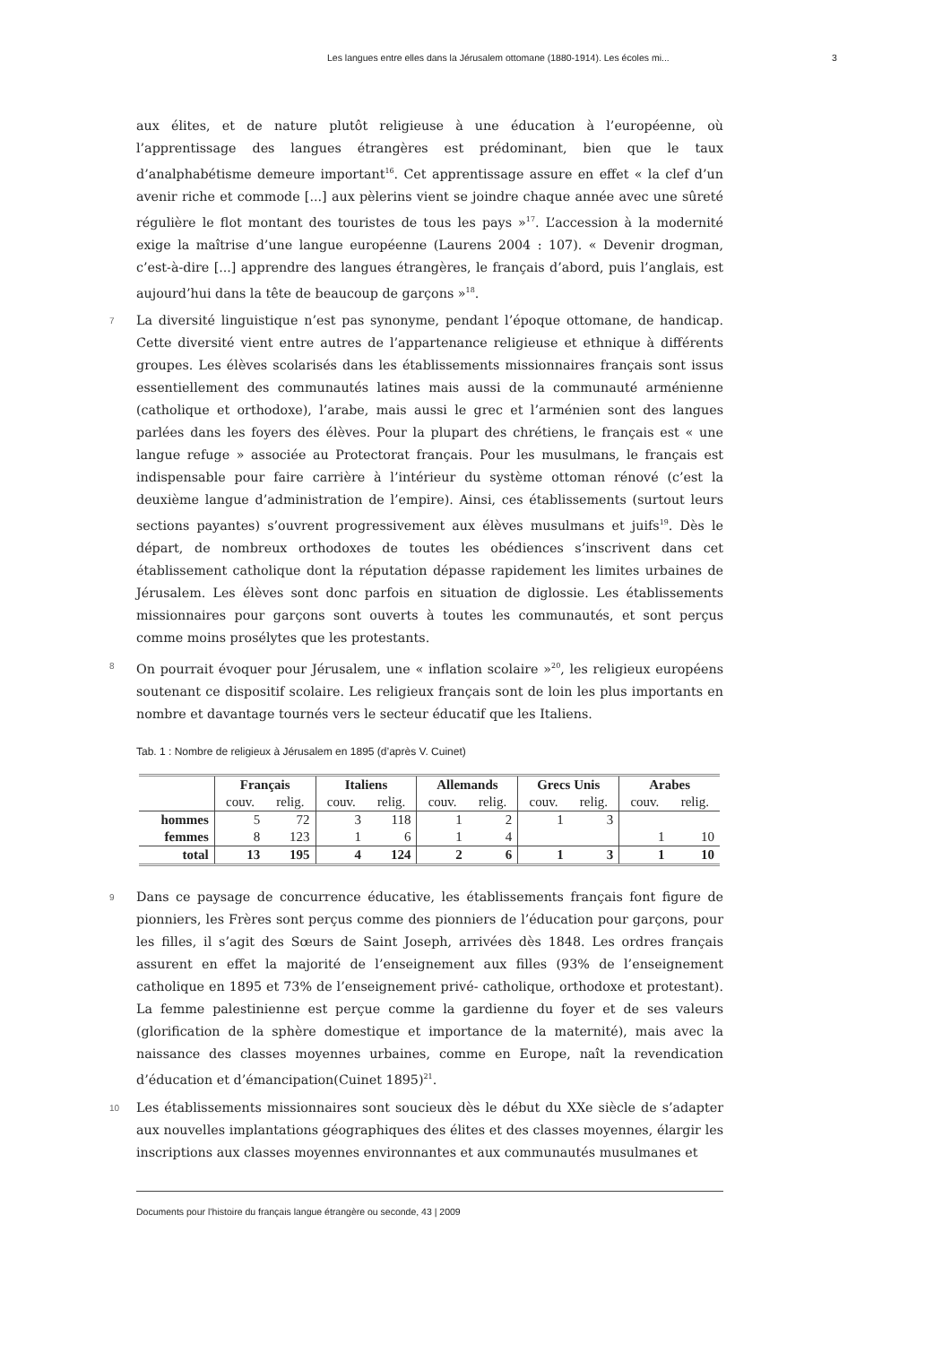Les langues entre elles dans la Jérusalem ottomane (1880-1914). Les écoles mi... 3
aux élites, et de nature plutôt religieuse à une éducation à l’européenne, où l’apprentissage des langues étrangères est prédominant, bien que le taux d’analphabétisme demeure important<sup>16</sup>. Cet apprentissage assure en effet « la clef d’un avenir riche et commode [...] aux pèlerins vient se joindre chaque année avec une sûreté régulière le flot montant des touristes de tous les pays »<sup>17</sup>. L’accession à la modernité exige la maîtrise d’une langue européenne (Laurens 2004 : 107). « Devenir drogman, c’est-à-dire [...] apprendre des langues étrangères, le français d’abord, puis l’anglais, est aujourd’hui dans la tête de beaucoup de garçons »<sup>18</sup>.
7 La diversité linguistique n’est pas synonyme, pendant l’époque ottomane, de handicap. Cette diversité vient entre autres de l’appartenance religieuse et ethnique à différents groupes. Les élèves scolarisés dans les établissements missionnaires français sont issus essentiellement des communautés latines mais aussi de la communauté arménienne (catholique et orthodoxe), l’arabe, mais aussi le grec et l’arménien sont des langues parlées dans les foyers des élèves. Pour la plupart des chrétiens, le français est « une langue refuge » associée au Protectorat français. Pour les musulmans, le français est indispensable pour faire carrière à l’intérieur du système ottoman rénové (c’est la deuxième langue d’administration de l’empire). Ainsi, ces établissements (surtout leurs sections payantes) s’ouvrent progressivement aux élèves musulmans et juifs<sup>19</sup>. Dès le départ, de nombreux orthodoxes de toutes les obédiences s’inscrivent dans cet établissement catholique dont la réputation dépasse rapidement les limites urbaines de Jérusalem. Les élèves sont donc parfois en situation de diglossie. Les établissements missionnaires pour garçons sont ouverts à toutes les communautés, et sont perçus comme moins prosélytes que les protestants.
8 On pourrait évoquer pour Jérusalem, une « inflation scolaire »<sup>20</sup>, les religieux européens soutenant ce dispositif scolaire. Les religieux français sont de loin les plus importants en nombre et davantage tournés vers le secteur éducatif que les Italiens.
Tab. 1 : Nombre de religieux à Jérusalem en 1895 (d’après V. Cuinet)
| | Français | | Italiens | | Allemands | | Grecs Unis | | Arabes | |
| --- | --- | --- | --- | --- | --- | --- | --- | --- | --- | --- |
| | couv. | relig. | couv. | relig. | couv. | relig. | couv. | relig. | couv. | relig. |
| hommes | 5 | 72 | 3 | 118 | 1 | 2 | 1 | 3 | | |
| femmes | 8 | 123 | 1 | 6 | 1 | 4 | | | 1 | 10 |
| total | 13 | 195 | 4 | 124 | 2 | 6 | 1 | 3 | 1 | 10 |
9 Dans ce paysage de concurrence éducative, les établissements français font figure de pionniers, les Frères sont perçus comme des pionniers de l’éducation pour garçons, pour les filles, il s’agit des Sœurs de Saint Joseph, arrivées dès 1848. Les ordres français assurent en effet la majorité de l’enseignement aux filles (93% de l’enseignement catholique en 1895 et 73% de l’enseignement privé- catholique, orthodoxe et protestant). La femme palestinienne est perçue comme la gardienne du foyer et de ses valeurs (glorification de la sphère domestique et importance de la maternité), mais avec la naissance des classes moyennes urbaines, comme en Europe, naît la revendication d’éducation et d’émancipation(Cuinet 1895)<sup>21</sup>.
10 Les établissements missionnaires sont soucieux dès le début du XXe siècle de s’adapter aux nouvelles implantations géographiques des élites et des classes moyennes, élargir les inscriptions aux classes moyennes environnantes et aux communautés musulmanes et
Documents pour l’histoire du français langue étrangère ou seconde, 43 | 2009